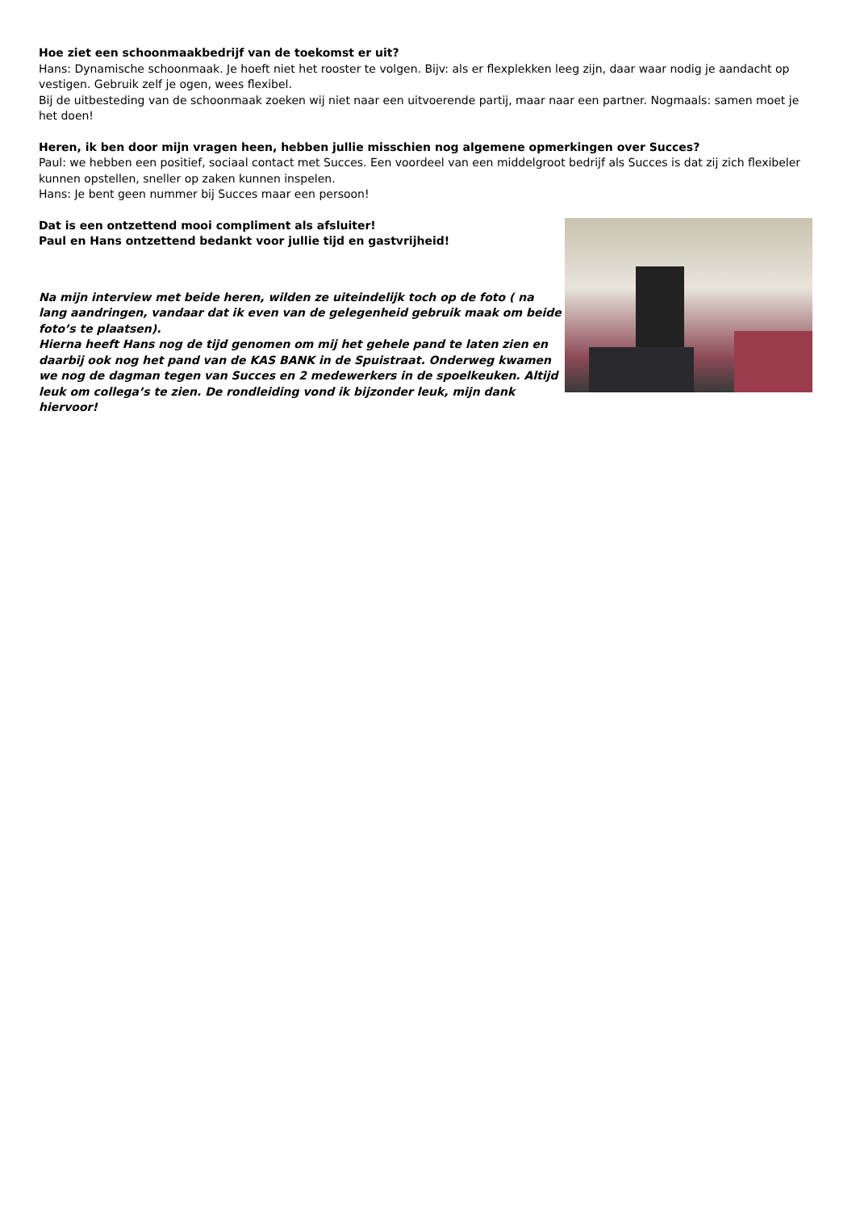Hoe ziet een schoonmaakbedrijf van de toekomst er uit?
Hans: Dynamische schoonmaak. Je hoeft niet het rooster te volgen. Bijv: als er flexplekken leeg zijn, daar waar nodig je aandacht op vestigen. Gebruik zelf je ogen, wees flexibel.
Bij de uitbesteding van de schoonmaak zoeken wij niet naar een uitvoerende partij, maar naar een partner. Nogmaals: samen moet je het doen!
Heren, ik ben door mijn vragen heen, hebben jullie misschien nog algemene opmerkingen over Succes?
Paul: we hebben een positief, sociaal contact met Succes. Een voordeel van een middelgroot bedrijf als Succes is dat zij zich flexibeler kunnen opstellen, sneller op zaken kunnen inspelen.
Hans: Je bent geen nummer bij Succes maar een persoon!
Dat is een ontzettend mooi compliment als afsluiter!
Paul en Hans ontzettend bedankt voor jullie tijd en gastvrijheid!
Na mijn interview met beide heren, wilden ze uiteindelijk toch op de foto ( na lang aandringen, vandaar dat ik even van de gelegenheid gebruik maak om beide foto’s te plaatsen).
Hierna heeft Hans nog de tijd genomen om mij het gehele pand te laten zien en daarbij ook nog het pand van de KAS BANK in de Spuistraat. Onderweg kwamen we nog de dagman tegen van Succes en 2 medewerkers in de spoelkeuken. Altijd leuk om collega’s te zien. De rondleiding vond ik bijzonder leuk, mijn dank hiervoor!